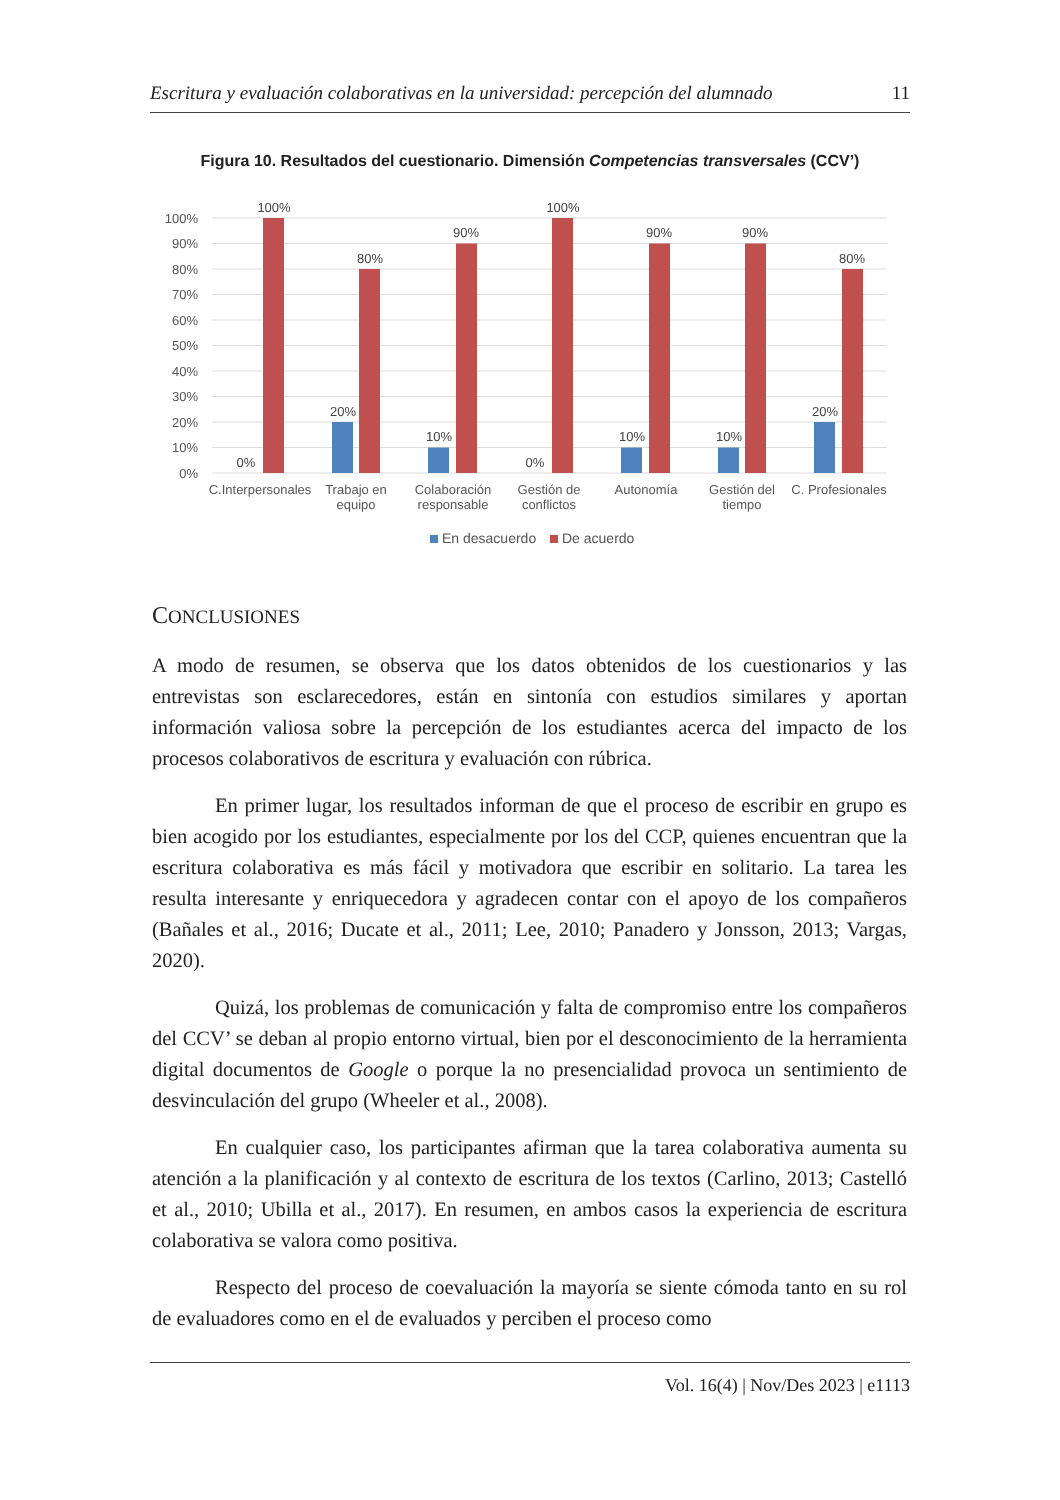Escritura y evaluación colaborativas en la universidad: percepción del alumnado 11
Figura 10. Resultados del cuestionario. Dimensión Competencias transversales (CCV’)
100%
90%
80%
70%
60%
50%
40%
30%
20%
10%
0%
0%
100%
20%
80%
10%
90%
0%
100%
10%
90%
10%
90%
20%
80%
C.Interpersonales
Trabajo en
equipo
Colaboración
responsable
Gestión de
conflictos
Autonomía
Gestión del
tiempo
C. Profesionales
En desacuerdo
De acuerdo
CONCLUSIONES
A modo de resumen, se observa que los datos obtenidos de los cuestionarios y las entrevistas son esclarecedores, están en sintonía con estudios similares y aportan información valiosa sobre la percepción de los estudiantes acerca del impacto de los procesos colaborativos de escritura y evaluación con rúbrica.
En primer lugar, los resultados informan de que el proceso de escribir en grupo es bien acogido por los estudiantes, especialmente por los del CCP, quienes encuentran que la escritura colaborativa es más fácil y motivadora que escribir en solitario. La tarea les resulta interesante y enriquecedora y agradecen contar con el apoyo de los compañeros (Bañales et al., 2016; Ducate et al., 2011; Lee, 2010; Panadero y Jonsson, 2013; Vargas, 2020).
Quizá, los problemas de comunicación y falta de compromiso entre los compañeros del CCV’ se deban al propio entorno virtual, bien por el desconocimiento de la herramienta digital documentos de Google o porque la no presencialidad provoca un sentimiento de desvinculación del grupo (Wheeler et al., 2008).
En cualquier caso, los participantes afirman que la tarea colaborativa aumenta su atención a la planificación y al contexto de escritura de los textos (Carlino, 2013; Castelló et al., 2010; Ubilla et al., 2017). En resumen, en ambos casos la experiencia de escritura colaborativa se valora como positiva.
Respecto del proceso de coevaluación la mayoría se siente cómoda tanto en su rol de evaluadores como en el de evaluados y perciben el proceso como
Vol. 16(4) | Nov/Des 2023 | e1113